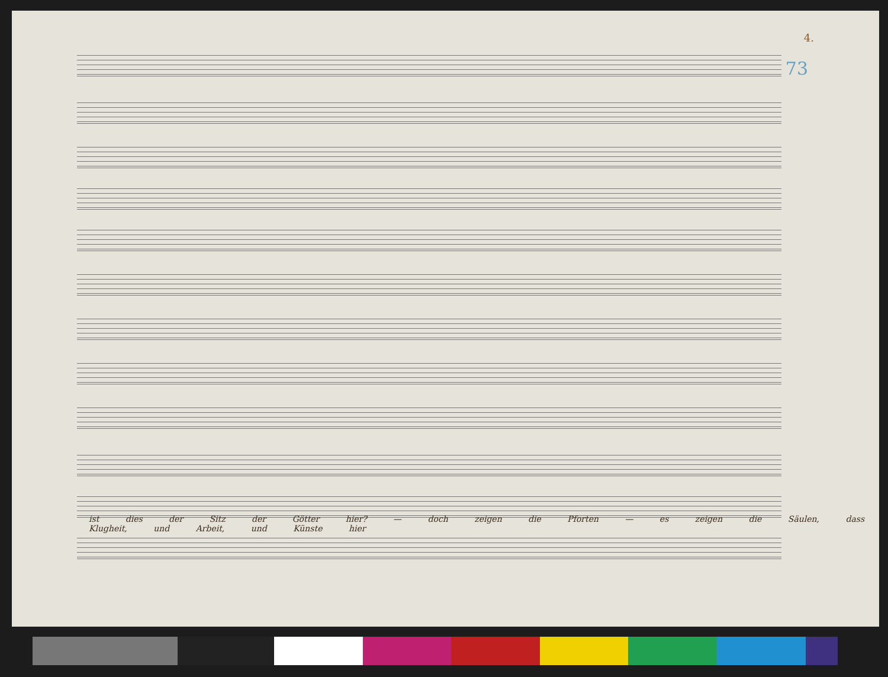4.
73
ist dies der Sitz der Götter hier? — doch zeigen die Pforten — es zeigen die Säulen, dass Klugheit, und Arbeit, und Künste hier